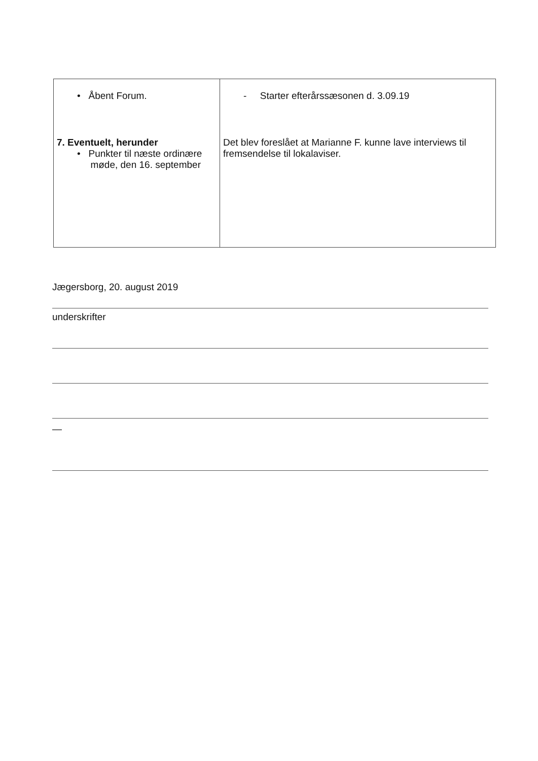| • Åbent Forum. 7. Eventuelt, herunder • Punkter til næste ordinære møde, den 16. september | - Starter efterårssæsonen d. 3.09.19 Det blev foreslået at Marianne F. kunne lave interviews til fremsendelse til lokalaviser. |
Jægersborg, 20. august 2019
underskrifter
—